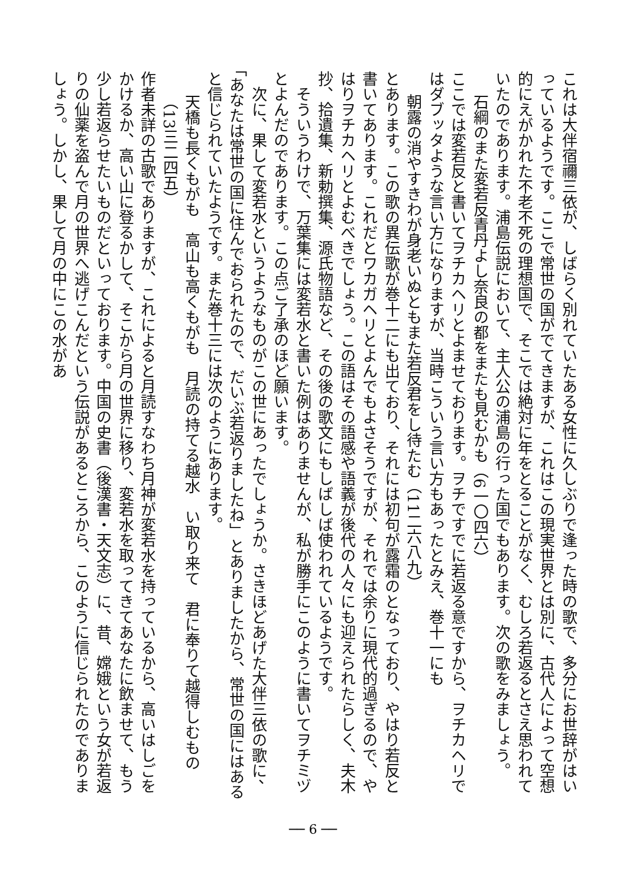これは大伴宿禰三依が、しばらく別れていたある女性に久しぶりで逢った時の歌で、多分にお世辞がはいっているようです。ここで常世の国がでてきますが、これはこの現実世界とは別に、古代人によって空想的にえがかれた不老不死の理想国で、そこでは絶対に年をとることがなく、むしろ若返るとさえ思われていたのであります。浦島伝説において、主人公の浦島の行った国でもあります。次の歌をみましょう。
石綱のまた変若反青丹よし奈良の都をまたも見むかも（6一〇四六）
ここでは変若反と書いてヲチカヘリとよませております。ヲチですでに若返る意ですから、ヲチカヘリではダブッタような言い方になりますが、当時こういう言い方もあったとみえ、巻十一にも
朝露の消やすきわが身老いぬともまた若反君をし待たむ（11二六八九）
とあります。この歌の異伝歌が巻十二にも出ており、それには初句が露霜のとなっており、やはり若反と書いてあります。これだとワカガヘリとよんでもよさそうですが、それでは余りに現代的過ぎるので、やはりヲチカヘリとよむべきでしょう。この語はその語感や語義が後代の人々にも迎えられたらしく、夫木抄、拾遺集、新勅撰集、源氏物語など、その後の歌文にもしばしば使われているようです。
　そういうわけで、万葉集には変若水と書いた例はありませんが、私が勝手にこのように書いてヲチミヅとよんだのであります。この点ご了承のほど願います。
　次に、果して変若水というようなものがこの世にあったでしょうか。さきほどあげた大伴三依の歌に、「あなたは常世の国に住んでおられたので、だいぶ若返りましたね」とありましたから、常世の国にはあると信じられていたようです。また巻十三には次のようにあります。
天橋も長くもがも　高山も高くもがも　月読の持てる越水　い取り来て　君に奉りて越得しむもの（13三二四五）
作者未詳の古歌でありますが、これによると月読すなわち月神が変若水を持っているから、高いはしごをかけるか、高い山に登るかして、そこから月の世界に移り、変若水を取ってきてあなたに飲ませて、もう少し若返らせたいものだといっております。中国の史書（後漢書・天文志）に、昔、嫦娥という女が若返りの仙薬を盗んで月の世界へ逃げこんだという伝説があるところから、このように信じられたのでありましょう。しかし、果して月の中にこの水があ
── 6 ──